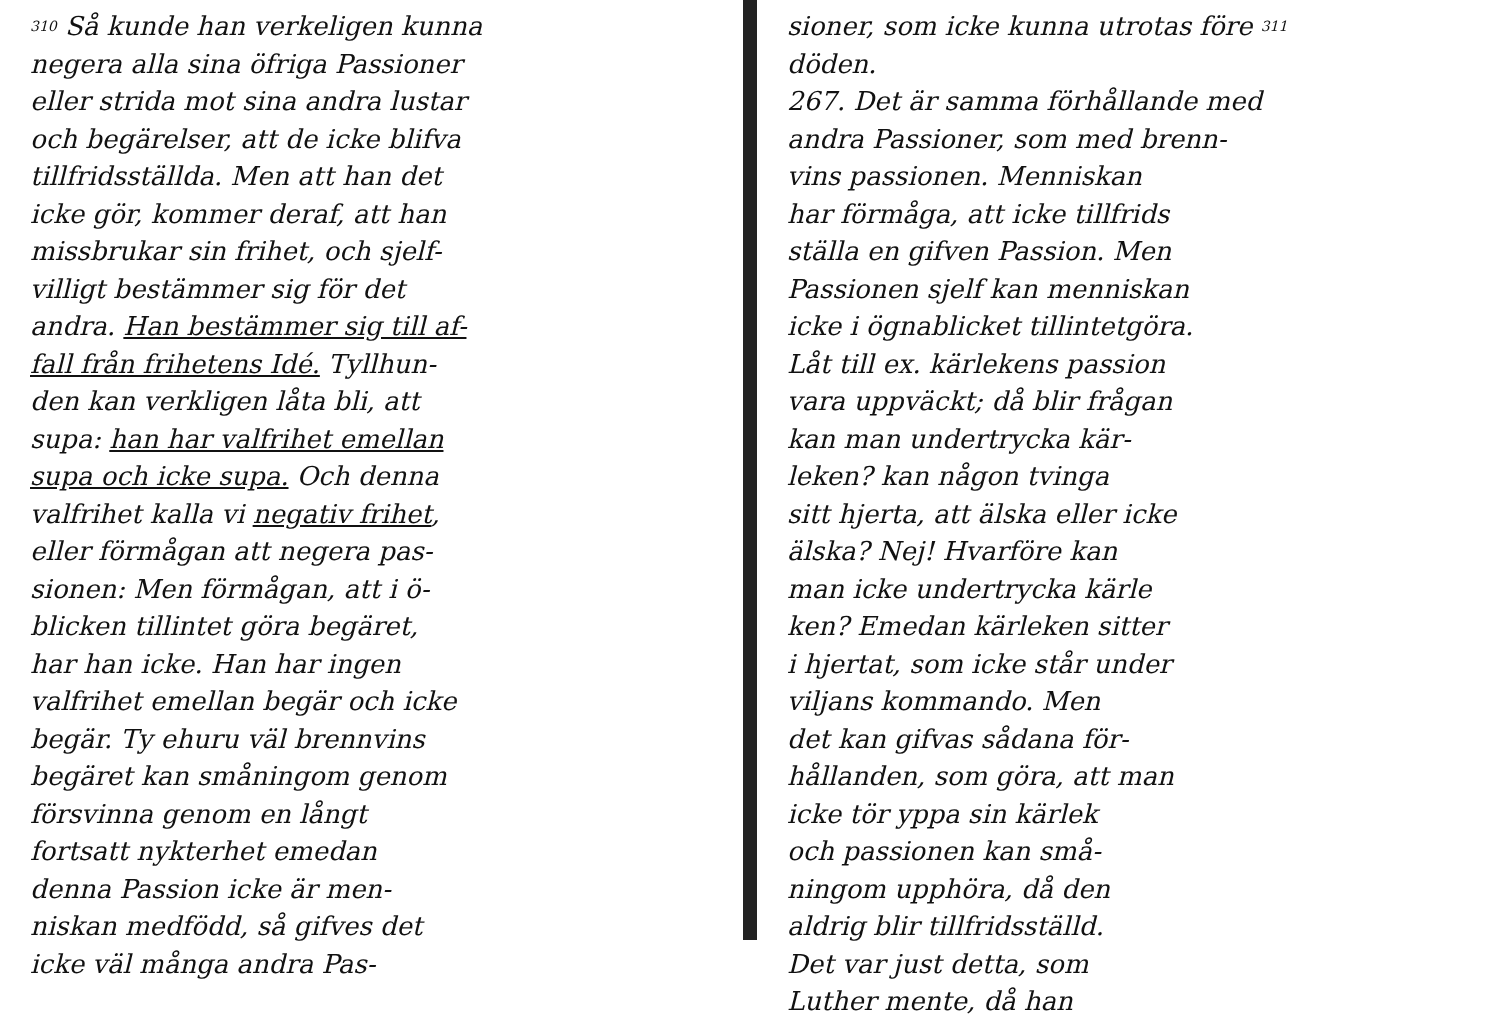310 Så kunde han verkeligen kunna
negera alla sina öfriga Passioner
eller strida mot sina andra lustar
och begärelser, att de icke blifva
tillfridsställda. Men att han det
icke gör, kommer deraf, att han
missbrukar sin frihet, och sjelf-
villigt bestämmer sig för det
andra. Han bestämmer sig till af-
fall från frihetens Idé. Tyllhun-
den kan verkligen låta bli, att
supa: han har valfrihet emellan
supa och icke supa. Och denna
valfrihet kalla vi negativ frihet,
eller förmågan att negera pas-
sionen: Men förmågan, att i ö-
blicken tillintet göra begäret,
har han icke. Han har ingen
valfrihet emellan begär och icke
begär. Ty ehuru väl brennvins
begäret kan småningom genom
försvinna genom en långt
fortsatt nykterhet emedan
denna Passion icke är men-
niskan medfödd, så gifves det
icke väl många andra Pas-
sioner, som icke kunna utrotas före 311
döden.
267. Det är samma förhållande med
andra Passioner, som med brenn-
vins passionen. Menniskan
har förmåga, att icke tillfrids
ställa en gifven Passion. Men
Passionen sjelf kan menniskan
icke i ögnablicket tillintetgöra.
Låt till ex. kärlekens passion
vara uppväckt; då blir frågan
kan man undertrycka kär-
leken? kan någon tvinga
sitt hjerta, att älska eller icke
älska? Nej! Hvarföre kan
man icke undertrycka kärle
ken? Emedan kärleken sitter
i hjertat, som icke står under
viljans kommando. Men
det kan gifvas sådana för-
hållanden, som göra, att man
icke tör yppa sin kärlek
och passionen kan små-
ningom upphöra, då den
aldrig blir tillfridsställd.
Det var just detta, som
Luther mente, då han